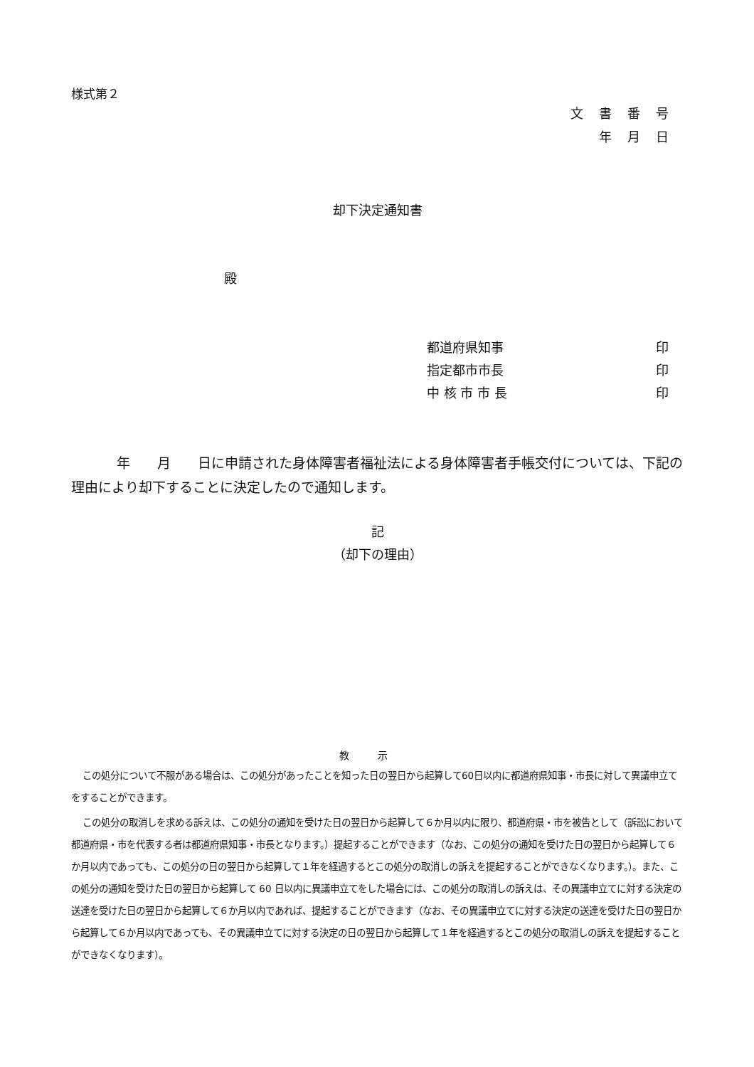様式第２
文書番号
年月日
却下決定通知書
殿
都道府県知事 印
指定都市市長 印
中 核 市 市 長 印
年　　月　　日に申請された身体障害者福祉法による身体障害者手帳交付については、下記の理由により却下することに決定したので通知します。
記
（却下の理由）
教示
この処分について不服がある場合は、この処分があったことを知った日の翌日から起算して60日以内に都道府県知事・市長に対して異議申立てをすることができます。
この処分の取消しを求める訴えは、この処分の通知を受けた日の翌日から起算して６か月以内に限り、都道府県・市を被告として（訴訟において都道府県・市を代表する者は都道府県知事・市長となります。）提起することができます（なお、この処分の通知を受けた日の翌日から起算して６か月以内であっても、この処分の日の翌日から起算して１年を経過するとこの処分の取消しの訴えを提起することができなくなります。）。また、この処分の通知を受けた日の翌日から起算して 60 日以内に異議申立てをした場合には、この処分の取消しの訴えは、その異議申立てに対する決定の送達を受けた日の翌日から起算して６か月以内であれば、提起することができます（なお、その異議申立てに対する決定の送達を受けた日の翌日から起算して６か月以内であっても、その異議申立てに対する決定の日の翌日から起算して１年を経過するとこの処分の取消しの訴えを提起することができなくなります）。